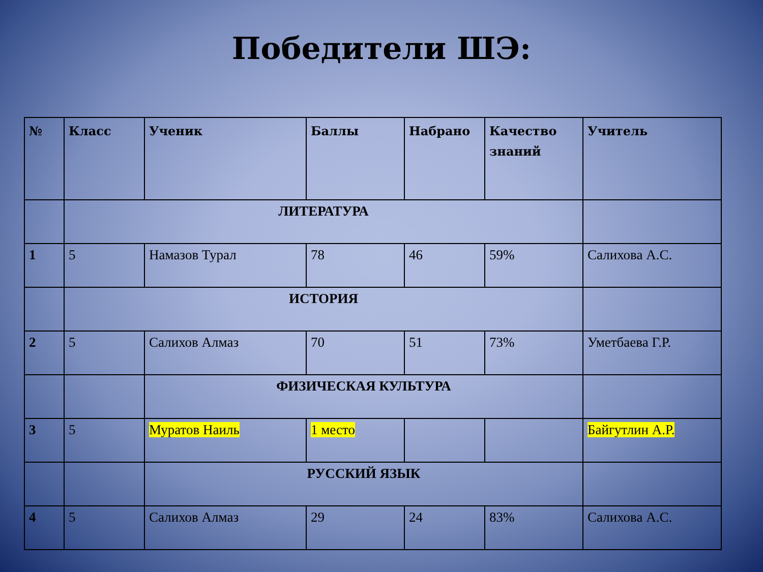Победители ШЭ:
| № | Класс | Ученик | Баллы | Набрано | Качество знаний | Учитель |
| | ЛИТЕРАТУРА | | | | | |
| 1 | 5 | Намазов Турал | 78 | 46 | 59% | Салихова А.С. |
| | ИСТОРИЯ | | | | | |
| 2 | 5 | Салихов Алмаз | 70 | 51 | 73% | Уметбаева Г.Р. |
| | | ФИЗИЧЕСКАЯ КУЛЬТУРА | | | | |
| 3 | 5 | Муратов Наиль | 1 место | | | Байгутлин А.Р. |
| | | РУССКИЙ ЯЗЫК | | | | |
| 4 | 5 | Салихов Алмаз | 29 | 24 | 83% | Салихова А.С. |